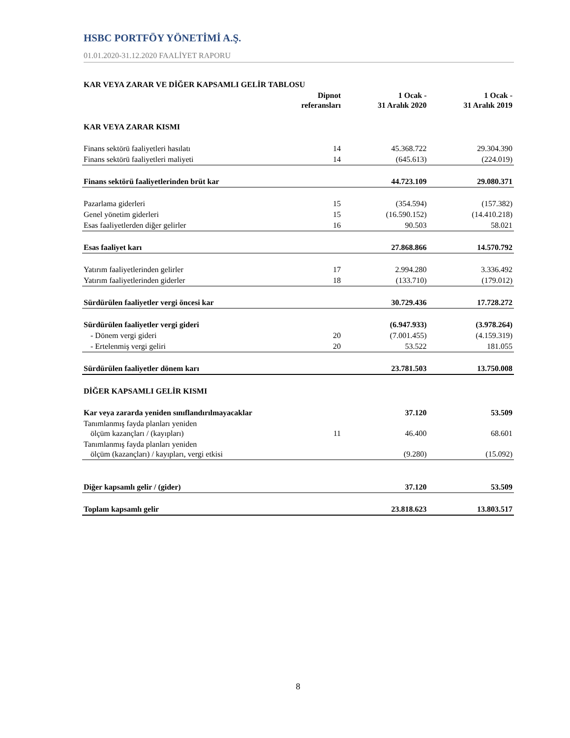HSBC PORTFÖY YÖNETİMİ A.Ş.
01.01.2020-31.12.2020 FAALİYET RAPORU
| KAR VEYA ZARAR VE DİĞER KAPSAMLI GELİR TABLOSU | | | |
| --- | --- | --- | --- |
| | Dipnot referansları | 1 Ocak - 31 Aralık 2020 | 1 Ocak - 31 Aralık 2019 |
| KAR VEYA ZARAR KISMI | | | |
| Finans sektörü faaliyetleri hasılatı | 14 | 45.368.722 | 29.304.390 |
| Finans sektörü faaliyetleri maliyeti | 14 | (645.613) | (224.019) |
| Finans sektörü faaliyetlerinden brüt kar | | 44.723.109 | 29.080.371 |
| Pazarlama giderleri | 15 | (354.594) | (157.382) |
| Genel yönetim giderleri | 15 | (16.590.152) | (14.410.218) |
| Esas faaliyetlerden diğer gelirler | 16 | 90.503 | 58.021 |
| Esas faaliyet karı | | 27.868.866 | 14.570.792 |
| Yatırım faaliyetlerinden gelirler | 17 | 2.994.280 | 3.336.492 |
| Yatırım faaliyetlerinden giderler | 18 | (133.710) | (179.012) |
| Sürdürülen faaliyetler vergi öncesi kar | | 30.729.436 | 17.728.272 |
| Sürdürülen faaliyetler vergi gideri | | (6.947.933) | (3.978.264) |
| - Dönem vergi gideri | 20 | (7.001.455) | (4.159.319) |
| - Ertelenmiş vergi geliri | 20 | 53.522 | 181.055 |
| Sürdürülen faaliyetler dönem karı | | 23.781.503 | 13.750.008 |
| DİĞER KAPSAMLI GELİR KISMI | | | |
| Kar veya zararda yeniden sınıflandırılmayacaklar | | 37.120 | 53.509 |
| Tanımlanmış fayda planları yeniden ölçüm kazançları / (kayıpları) | 11 | 46.400 | 68.601 |
| Tanımlanmış fayda planları yeniden ölçüm (kazançları) / kayıpları, vergi etkisi | | (9.280) | (15.092) |
| Diğer kapsamlı gelir / (gider) | | 37.120 | 53.509 |
| Toplam kapsamlı gelir | | 23.818.623 | 13.803.517 |
8